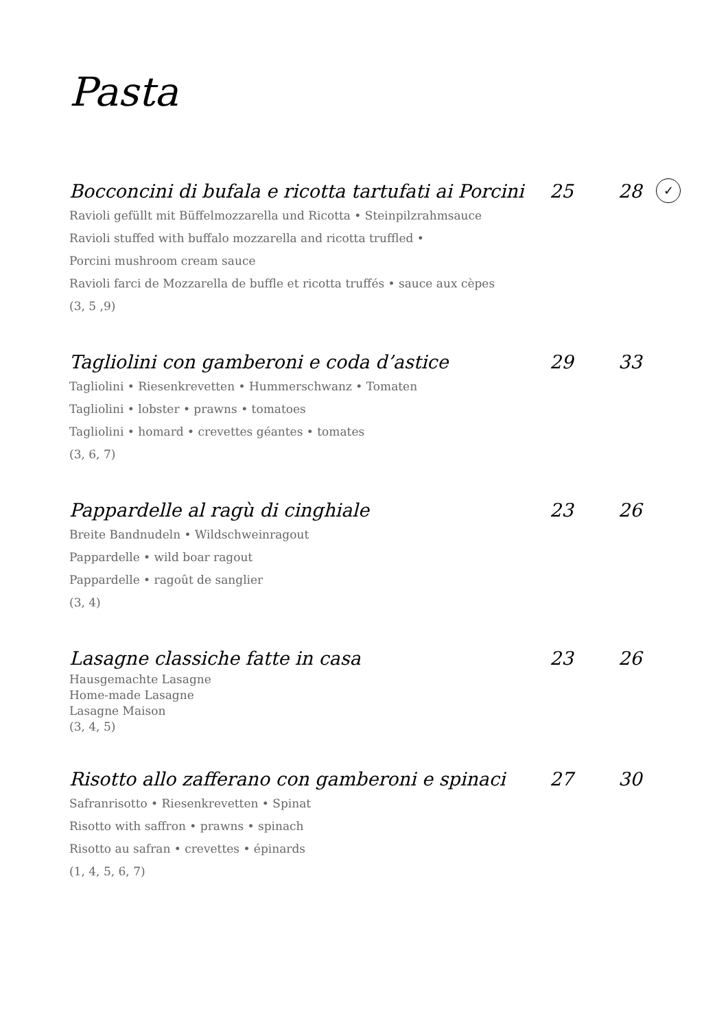Pasta
Bocconcini di bufala e ricotta tartufati ai Porcini 25 28 ✓
Ravioli gefüllt mit Büffelmozzarella und Ricotta • Steinpilzrahmsauce
Ravioli stuffed with buffalo mozzarella and ricotta truffled •
Porcini mushroom cream sauce
Ravioli farci de Mozzarella de buffle et ricotta truffés • sauce aux cèpes
(3, 5 ,9)
Tagliolini con gamberoni e coda d’astice 29 33
Tagliolini • Riesenkrevetten • Hummerschwanz • Tomaten
Tagliolini • lobster • prawns • tomatoes
Tagliolini • homard • crevettes géantes • tomates
(3, 6, 7)
Pappardelle al ragù di cinghiale 23 26
Breite Bandnudeln • Wildschweinragout
Pappardelle • wild boar ragout
Pappardelle • ragoût de sanglier
(3, 4)
Lasagne classiche fatte in casa 23 26
Hausgemachte Lasagne
Home-made Lasagne
Lasagne Maison
(3, 4, 5)
Risotto allo zafferano con gamberoni e spinaci 27 30
Safranrisotto • Riesenkrevetten • Spinat
Risotto with saffron • prawns • spinach
Risotto au safran • crevettes • épinards
(1, 4, 5, 6, 7)